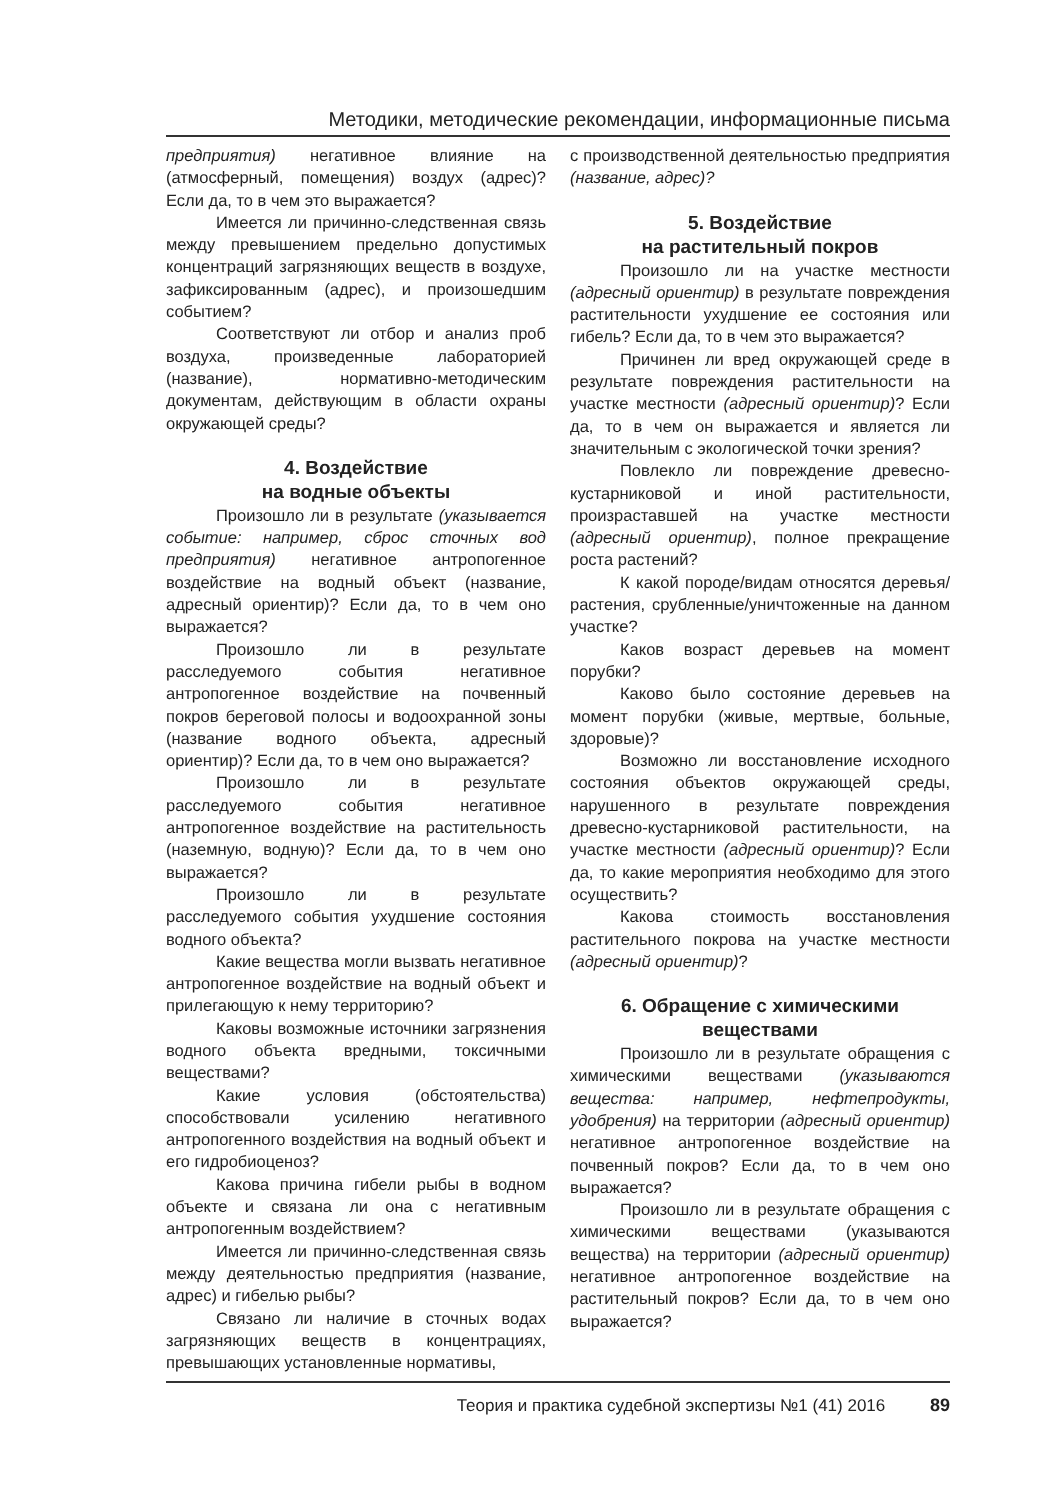Методики, методические рекомендации, информационные письма
предприятия) негативное влияние на (атмосферный, помещения) воздух (адрес)? Если да, то в чем это выражается?
Имеется ли причинно-следственная связь между превышением предельно допустимых концентраций загрязняющих веществ в воздухе, зафиксированным (адрес), и произошедшим событием?
Соответствуют ли отбор и анализ проб воздуха, произведенные лабораторией (название), нормативно-методическим документам, действующим в области охраны окружающей среды?
4. Воздействие
на водные объекты
Произошло ли в результате (указывается событие: например, сброс сточных вод предприятия) негативное антропогенное воздействие на водный объект (название, адресный ориентир)? Если да, то в чем оно выражается?
Произошло ли в результате расследуемого события негативное антропогенное воздействие на почвенный покров береговой полосы и водоохранной зоны (название водного объекта, адресный ориентир)? Если да, то в чем оно выражается?
Произошло ли в результате расследуемого события негативное антропогенное воздействие на растительность (наземную, водную)? Если да, то в чем оно выражается?
Произошло ли в результате расследуемого события ухудшение состояния водного объекта?
Какие вещества могли вызвать негативное антропогенное воздействие на водный объект и прилегающую к нему территорию?
Каковы возможные источники загрязнения водного объекта вредными, токсичными веществами?
Какие условия (обстоятельства) способствовали усилению негативного антропогенного воздействия на водный объект и его гидробиоценоз?
Какова причина гибели рыбы в водном объекте и связана ли она с негативным антропогенным воздействием?
Имеется ли причинно-следственная связь между деятельностью предприятия (название, адрес) и гибелью рыбы?
Связано ли наличие в сточных водах загрязняющих веществ в концентрациях, превышающих установленные нормативы,
с производственной деятельностью предприятия (название, адрес)?
5. Воздействие
на растительный покров
Произошло ли на участке местности (адресный ориентир) в результате повреждения растительности ухудшение ее состояния или гибель? Если да, то в чем это выражается?
Причинен ли вред окружающей среде в результате повреждения растительности на участке местности (адресный ориентир)? Если да, то в чем он выражается и является ли значительным с экологической точки зрения?
Повлекло ли повреждение древесно-кустарниковой и иной растительности, произраставшей на участке местности (адресный ориентир), полное прекращение роста растений?
К какой породе/видам относятся деревья/растения, срубленные/уничтоженные на данном участке?
Каков возраст деревьев на момент порубки?
Каково было состояние деревьев на момент порубки (живые, мертвые, больные, здоровые)?
Возможно ли восстановление исходного состояния объектов окружающей среды, нарушенного в результате повреждения древесно-кустарниковой растительности, на участке местности (адресный ориентир)? Если да, то какие мероприятия необходимо для этого осуществить?
Какова стоимость восстановления растительного покрова на участке местности (адресный ориентир)?
6. Обращение с химическими
веществами
Произошло ли в результате обращения с химическими веществами (указываются вещества: например, нефтепродукты, удобрения) на территории (адресный ориентир) негативное антропогенное воздействие на почвенный покров? Если да, то в чем оно выражается?
Произошло ли в результате обращения с химическими веществами (указываются вещества) на территории (адресный ориентир) негативное антропогенное воздействие на растительный покров? Если да, то в чем оно выражается?
Теория и практика судебной экспертизы №1 (41) 2016 89